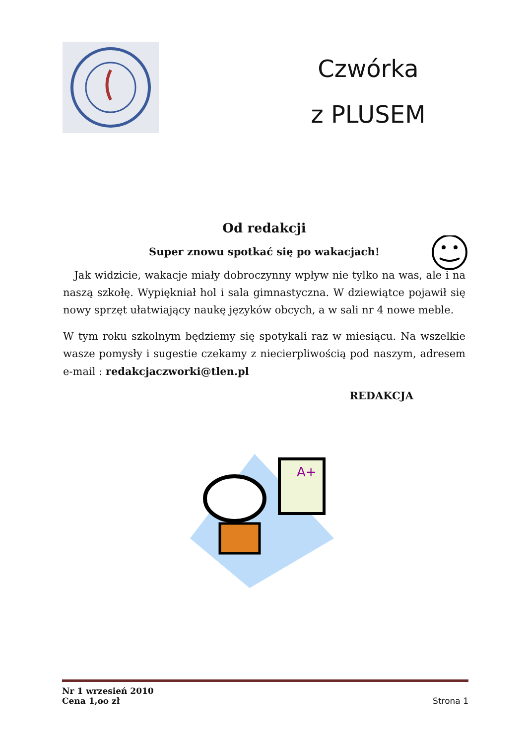Czwórka
z PLUSEM
Od redakcji
Super znowu spotkać się po wakacjach!
Jak widzicie, wakacje miały dobroczynny wpływ nie tylko na was, ale i na naszą szkołę. Wypiękniał hol i sala gimnastyczna. W dziewiątce pojawił się nowy sprzęt ułatwiający naukę języków obcych, a w sali nr 4 nowe meble.
W tym roku szkolnym będziemy się spotykali raz w miesiącu. Na wszelkie wasze pomysły i sugestie czekamy z niecierpliwością pod naszym, adresem e-mail : redakcjaczworki@tlen.pl
REDAKCJA
A+
Nr 1 wrzesień 2010
Cena 1,oo zł
Strona 1